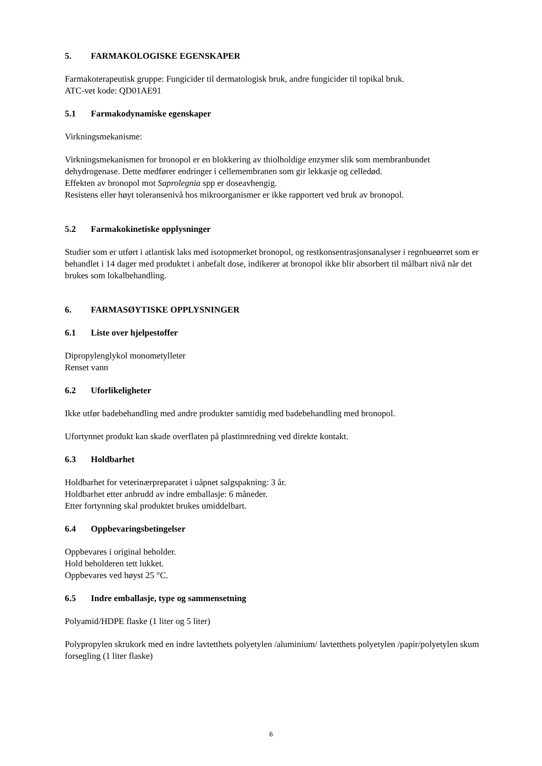5. FARMAKOLOGISKE EGENSKAPER
Farmakoterapeutisk gruppe: Fungicider til dermatologisk bruk, andre fungicider til topikal bruk.
ATC-vet kode: QD01AE91
5.1 Farmakodynamiske egenskaper
Virkningsmekanisme:
Virkningsmekanismen for bronopol er en blokkering av thiolholdige enzymer slik som membranbundet dehydrogenase. Dette medfører endringer i cellemembranen som gir lekkasje og celledød.
Effekten av bronopol mot Saprolegnia spp er doseavhengig.
Resistens eller høyt toleransenivå hos mikroorganismer er ikke rapportert ved bruk av bronopol.
5.2 Farmakokinetiske opplysninger
Studier som er utført i atlantisk laks med isotopmerket bronopol, og restkonsentrasjonsanalyser i regnbueørret som er behandlet i 14 dager med produktet i anbefalt dose, indikerer at bronopol ikke blir absorbert til målbart nivå når det brukes som lokalbehandling.
6. FARMASØYTISKE OPPLYSNINGER
6.1 Liste over hjelpestoffer
Dipropylenglykol monometylleter
Renset vann
6.2 Uforlikeligheter
Ikke utfør badebehandling med andre produkter samtidig med badebehandling med bronopol.
Ufortynnet produkt kan skade overflaten på plastinnredning ved direkte kontakt.
6.3 Holdbarhet
Holdbarhet for veterinærpreparatet i uåpnet salgspakning: 3 år.
Holdbarhet etter anbrudd av indre emballasje: 6 måneder.
Etter fortynning skal produktet brukes umiddelbart.
6.4 Oppbevaringsbetingelser
Oppbevares i original beholder.
Hold beholderen tett lukket.
Oppbevares ved høyst 25 °C.
6.5 Indre emballasje, type og sammensetning
Polyamid/HDPE flaske (1 liter og 5 liter)
Polypropylen skrukork med en indre lavtetthets polyetylen /aluminium/ lavtetthets polyetylen /papir/polyetylen skum forsegling (1 liter flaske)
6